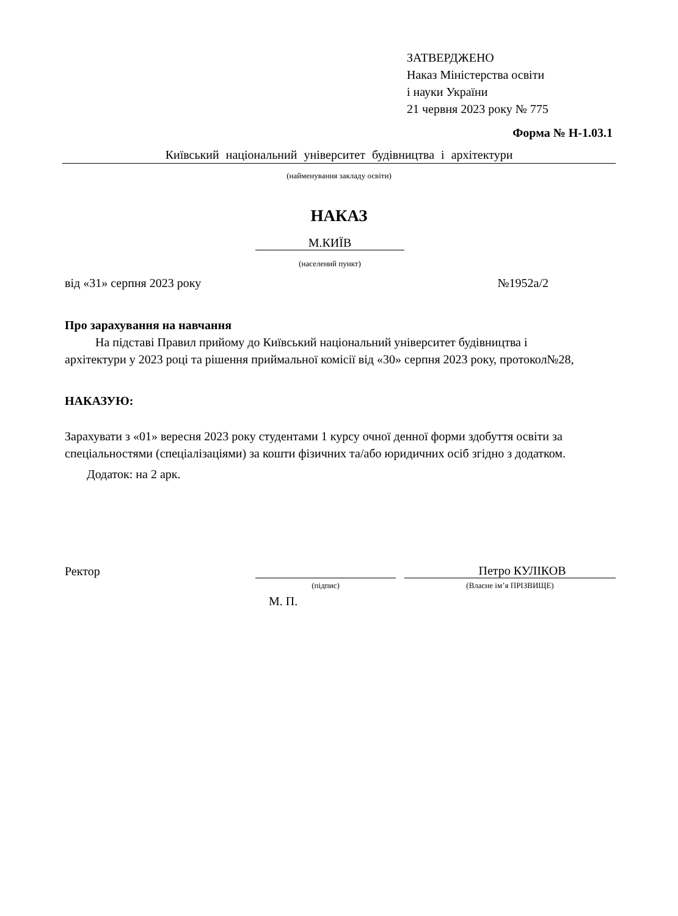ЗАТВЕРДЖЕНО
Наказ Міністерства освіти
і науки України
21 червня 2023 року № 775
Форма № Н-1.03.1
Київський національний університет будівництва і архітектури
(найменування закладу освіти)
НАКАЗ
М.КИЇВ
(населений пункт)
від «31» серпня 2023 року №1952а/2
Про зарахування на навчання
На підставі Правил прийому до Київський національний університет будівництва і архітектури у 2023 році та рішення приймальної комісії від «30» серпня 2023 року, протокол№28,
НАКАЗУЮ:
Зарахувати з «01» вересня 2023 року студентами 1 курсу очної денної форми здобуття освіти за спеціальностями (спеціалізаціями) за кошти фізичних та/або юридичних осіб згідно з додатком.
Додаток: на 2 арк.
Ректор Петро КУЛІКОВ
(підпис) (Власне ім’я ПРІЗВИЩЕ)
М. П.